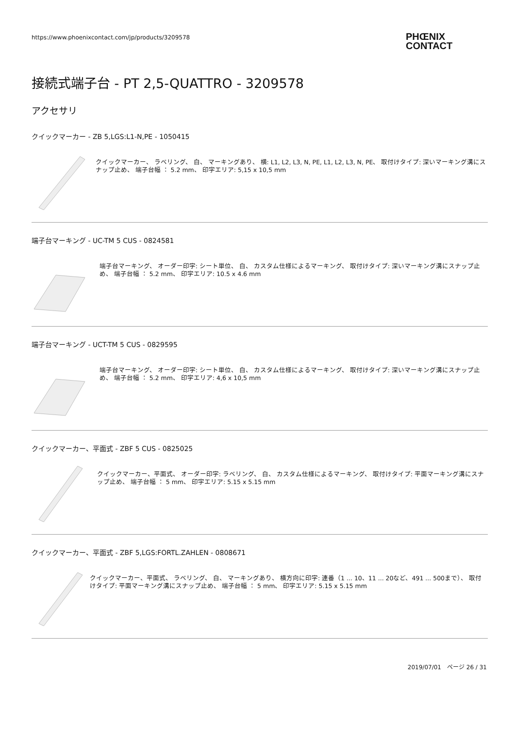https://www.phoenixcontact.com/jp/products/3209578
PHŒNIX
CONTACT
接続式端子台 - PT 2,5-QUATTRO - 3209578
アクセサリ
クイックマーカー - ZB 5,LGS:L1-N,PE - 1050415
クイックマーカー、 ラベリング、 白、 マーキングあり、 横: L1, L2, L3, N, PE, L1, L2, L3, N, PE、 取付けタイプ: 深いマーキング溝にスナップ止め、 端子台幅 ： 5.2 mm、 印字エリア: 5,15 x 10,5 mm
端子台マーキング - UC-TM 5 CUS - 0824581
端子台マーキング、 オーダー印字: シート単位、 白、 カスタム仕様によるマーキング、 取付けタイプ: 深いマーキング溝にスナップ止め、 端子台幅 ： 5.2 mm、 印字エリア: 10.5 x 4.6 mm
端子台マーキング - UCT-TM 5 CUS - 0829595
端子台マーキング、 オーダー印字: シート単位、 白、 カスタム仕様によるマーキング、 取付けタイプ: 深いマーキング溝にスナップ止め、 端子台幅 ： 5.2 mm、 印字エリア: 4,6 x 10,5 mm
クイックマーカー、平面式 - ZBF 5 CUS - 0825025
クイックマーカー、平面式、 オーダー印字: ラベリング、 白、 カスタム仕様によるマーキング、 取付けタイプ: 平面マーキング溝にスナップ止め、 端子台幅 ： 5 mm、 印字エリア: 5.15 x 5.15 mm
クイックマーカー、平面式 - ZBF 5,LGS:FORTL.ZAHLEN - 0808671
クイックマーカー、平面式、 ラベリング、 白、 マーキングあり、 横方向に印字: 連番（1 ... 10、11 ... 20など、491 ... 500まで）、 取付けタイプ: 平面マーキング溝にスナップ止め、 端子台幅 ： 5 mm、 印字エリア: 5.15 x 5.15 mm
2019/07/01　ページ 26 / 31